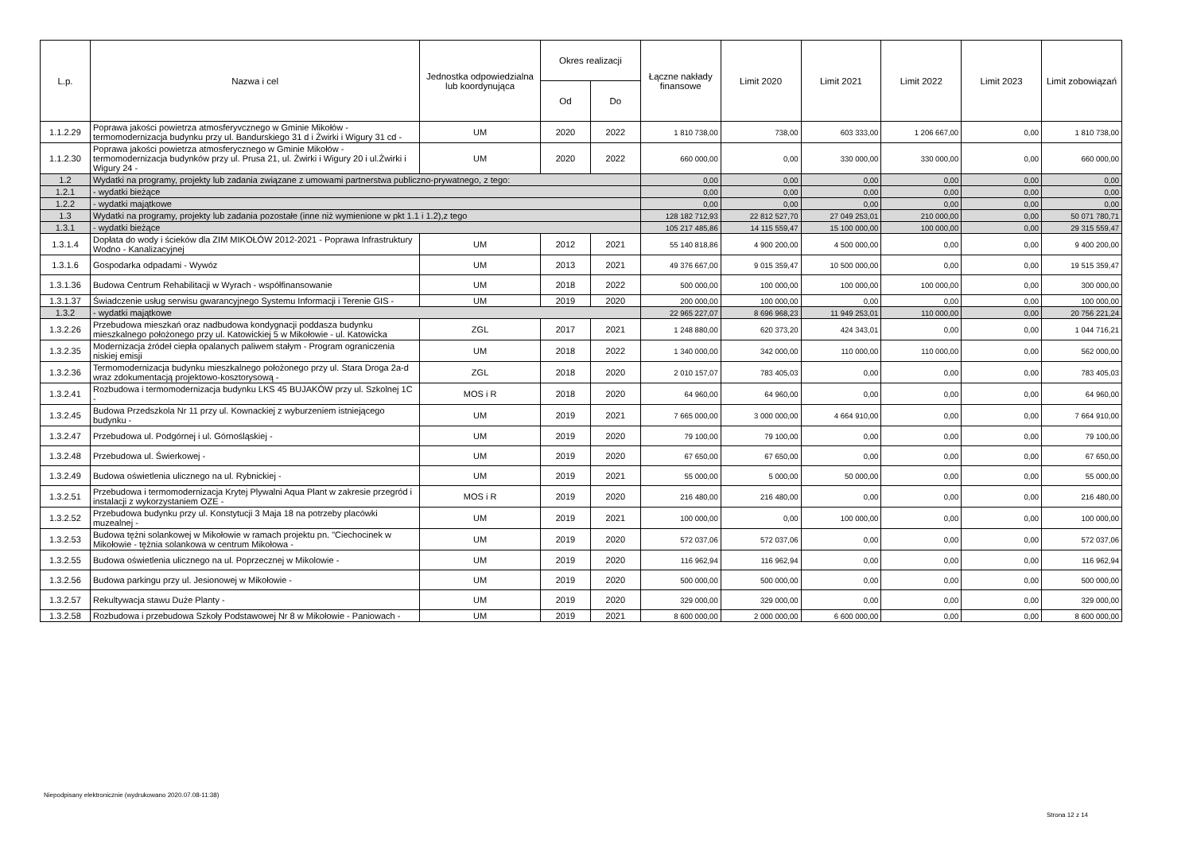| L.p. | Nazwa i cel | Jednostka odpowiedzialna lub koordynująca | Okres realizacji | | Łączne nakłady finansowe | Limit 2020 | Limit 2021 | Limit 2022 | Limit 2023 | Limit zobowiązań |
| --- | --- | --- | --- | --- | --- | --- | --- | --- | --- | --- |
| | | | Od | Do | | | | | | |
| 1.1.2.29 | Poprawa jakości powietrza atmosferyvcznego w Gminie Mikołów - termomodernizacja budynku przy ul. Bandurskiego 31 d i Żwirki i Wigury 31 cd - | UM | 2020 | 2022 | 1 810 738,00 | 738,00 | 603 333,00 | 1 206 667,00 | 0,00 | 1 810 738,00 |
| 1.1.2.30 | Poprawa jakości powietrza atmosferycznego w Gminie Mikołów - termomodernizacja budynków przy ul. Prusa 21, ul. Żwirki i Wigury 20 i ul.Żwirki i Wigury 24 - | UM | 2020 | 2022 | 660 000,00 | 0,00 | 330 000,00 | 330 000,00 | 0,00 | 660 000,00 |
| 1.2 | Wydatki na programy, projekty lub zadania związane z umowami partnerstwa publiczno-prywatnego, z tego: | | | | 0,00 | 0,00 | 0,00 | 0,00 | 0,00 | 0,00 |
| 1.2.1 | - wydatki bieżące | | | | 0,00 | 0,00 | 0,00 | 0,00 | 0,00 | 0,00 |
| 1.2.2 | - wydatki majątkowe | | | | 0,00 | 0,00 | 0,00 | 0,00 | 0,00 | 0,00 |
| 1.3 | Wydatki na programy, projekty lub zadania pozostałe (inne niż wymienione w pkt 1.1 i 1.2),z tego | | | | 128 182 712,93 | 22 812 527,70 | 27 049 253,01 | 210 000,00 | 0,00 | 50 071 780,71 |
| 1.3.1 | - wydatki bieżące | | | | 105 217 485,86 | 14 115 559,47 | 15 100 000,00 | 100 000,00 | 0,00 | 29 315 559,47 |
| 1.3.1.4 | Dopłata do wody i ścieków dla ZIM MIKOŁÓW 2012-2021 - Poprawa Infrastruktury Wodno - Kanalizacyjnej | UM | 2012 | 2021 | 55 140 818,86 | 4 900 200,00 | 4 500 000,00 | 0,00 | 0,00 | 9 400 200,00 |
| 1.3.1.6 | Gospodarka odpadami - Wywóz | UM | 2013 | 2021 | 49 376 667,00 | 9 015 359,47 | 10 500 000,00 | 0,00 | 0,00 | 19 515 359,47 |
| 1.3.1.36 | Budowa Centrum Rehabilitacji w Wyrach - współfinansowanie | UM | 2018 | 2022 | 500 000,00 | 100 000,00 | 100 000,00 | 100 000,00 | 0,00 | 300 000,00 |
| 1.3.1.37 | Świadczenie usług serwisu gwarancyjnego Systemu Informacji i Terenie GIS - | UM | 2019 | 2020 | 200 000,00 | 100 000,00 | 0,00 | 0,00 | 0,00 | 100 000,00 |
| 1.3.2 | - wydatki majątkowe | | | | 22 965 227,07 | 8 696 968,23 | 11 949 253,01 | 110 000,00 | 0,00 | 20 756 221,24 |
| 1.3.2.26 | Przebudowa mieszkań oraz nadbudowa kondygnacji poddasza budynku mieszkalnego położonego przy ul. Katowickiej 5 w Mikołowie - ul. Katowicka | ZGL | 2017 | 2021 | 1 248 880,00 | 620 373,20 | 424 343,01 | 0,00 | 0,00 | 1 044 716,21 |
| 1.3.2.35 | Modernizacja źródeł ciepła opalanych paliwem stałym - Program ograniczenia niskiej emisji | UM | 2018 | 2022 | 1 340 000,00 | 342 000,00 | 110 000,00 | 110 000,00 | 0,00 | 562 000,00 |
| 1.3.2.36 | Termomodernizacja budynku mieszkalnego położonego przy ul. Stara Droga 2a-d wraz zdokumentacją projektowo-kosztorysową - | ZGL | 2018 | 2020 | 2 010 157,07 | 783 405,03 | 0,00 | 0,00 | 0,00 | 783 405,03 |
| 1.3.2.41 | Rozbudowa i termomodernizacja budynku LKS 45 BUJAKÓW przy ul. Szkolnej 1C - | MOS i R | 2018 | 2020 | 64 960,00 | 64 960,00 | 0,00 | 0,00 | 0,00 | 64 960,00 |
| 1.3.2.45 | Budowa Przedszkola Nr 11 przy ul. Kownackiej z wyburzeniem istniejącego budynku - | UM | 2019 | 2021 | 7 665 000,00 | 3 000 000,00 | 4 664 910,00 | 0,00 | 0,00 | 7 664 910,00 |
| 1.3.2.47 | Przebudowa ul. Podgórnej i ul. Górnośląskiej - | UM | 2019 | 2020 | 79 100,00 | 79 100,00 | 0,00 | 0,00 | 0,00 | 79 100,00 |
| 1.3.2.48 | Przebudowa ul. Świerkowej - | UM | 2019 | 2020 | 67 650,00 | 67 650,00 | 0,00 | 0,00 | 0,00 | 67 650,00 |
| 1.3.2.49 | Budowa oświetlenia ulicznego na ul. Rybnickiej - | UM | 2019 | 2021 | 55 000,00 | 5 000,00 | 50 000,00 | 0,00 | 0,00 | 55 000,00 |
| 1.3.2.51 | Przebudowa i termomodernizacja Krytej Plywalni Aqua Plant w zakresie przegród i instalacji z wykorzystaniem OZE - | MOS i R | 2019 | 2020 | 216 480,00 | 216 480,00 | 0,00 | 0,00 | 0,00 | 216 480,00 |
| 1.3.2.52 | Przebudowa budynku przy ul. Konstytucji 3 Maja 18 na potrzeby placówki muzealnej - | UM | 2019 | 2021 | 100 000,00 | 0,00 | 100 000,00 | 0,00 | 0,00 | 100 000,00 |
| 1.3.2.53 | Budowa tężni solankowej w Mikołowie w ramach projektu pn. "Ciechocinek w Mikołowie - tężnia solankowa w centrum Mikołowa - | UM | 2019 | 2020 | 572 037,06 | 572 037,06 | 0,00 | 0,00 | 0,00 | 572 037,06 |
| 1.3.2.55 | Budowa oświetlenia ulicznego na ul. Poprzecznej w Mikolowie - | UM | 2019 | 2020 | 116 962,94 | 116 962,94 | 0,00 | 0,00 | 0,00 | 116 962,94 |
| 1.3.2.56 | Budowa parkingu przy ul. Jesionowej w Mikołowie - | UM | 2019 | 2020 | 500 000,00 | 500 000,00 | 0,00 | 0,00 | 0,00 | 500 000,00 |
| 1.3.2.57 | Rekultywacja stawu Duże Planty - | UM | 2019 | 2020 | 329 000,00 | 329 000,00 | 0,00 | 0,00 | 0,00 | 329 000,00 |
| 1.3.2.58 | Rozbudowa i przebudowa Szkoły Podstawowej Nr 8 w Mikołowie - Paniowach - | UM | 2019 | 2021 | 8 600 000,00 | 2 000 000,00 | 6 600 000,00 | 0,00 | 0,00 | 8 600 000,00 |
Niepodpisany elektronicznie (wydrukowano 2020.07.08-11:38)
Strona 12 z 14